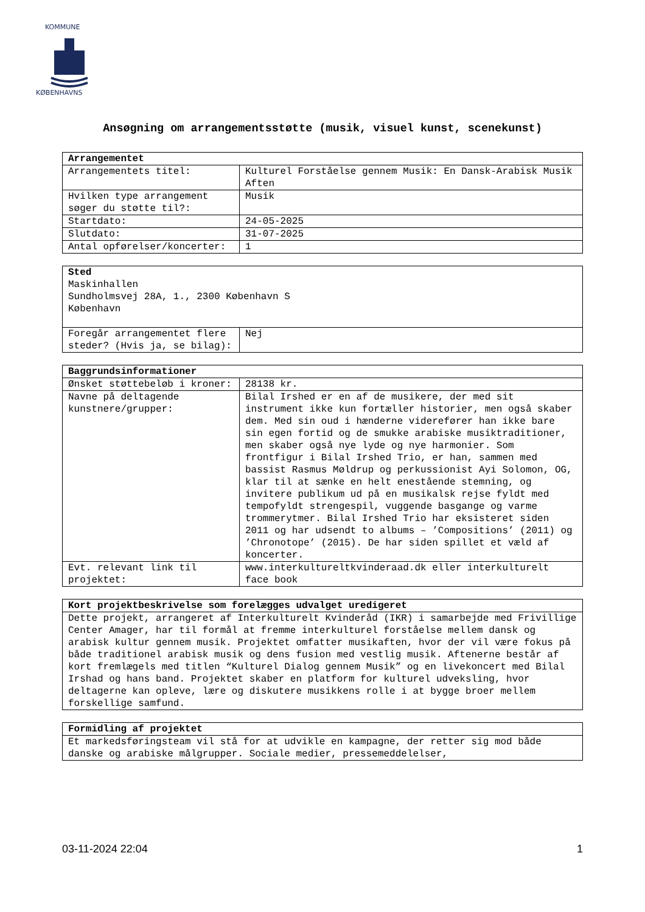KOMMUNE
KØBENHAVNS
Ansøgning om arrangementsstøtte (musik, visuel kunst, scenekunst)
| Arrangementet | |
| --- | --- |
| Arrangementets titel: | Kulturel Forståelse gennem Musik: En Dansk-Arabisk Musik Aften |
| Hvilken type arrangement søger du støtte til?: | Musik |
| Startdato: | 24-05-2025 |
| Slutdato: | 31-07-2025 |
| Antal opførelser/koncerter: | 1 |
| Sted Maskinhallen Sundholmsvej 28A, 1., 2300 København S København | |
| Foregår arrangementet flere steder? (Hvis ja, se bilag): | Nej |
| Baggrundsinformationer | |
| --- | --- |
| Ønsket støttebeløb i kroner: | 28138 kr. |
| Navne på deltagende kunstnere/grupper: | Bilal Irshed er en af de musikere, der med sit instrument ikke kun fortæller historier, men også skaber dem. Med sin oud i hænderne viderefører han ikke bare sin egen fortid og de smukke arabiske musiktraditioner, men skaber også nye lyde og nye harmonier. Som frontfigur i Bilal Irshed Trio, er han, sammen med bassist Rasmus Møldrup og perkussionist Ayi Solomon, OG, klar til at sænke en helt enestående stemning, og invitere publikum ud på en musikalsk rejse fyldt med tempofyldt strengespil, vuggende basgange og varme trommerytmer. Bilal Irshed Trio har eksisteret siden 2011 og har udsendt to albums – ’Compositions’ (2011) og ’Chronotope’ (2015). De har siden spillet et væld af koncerter. |
| Evt. relevant link til projektet: | www.interkultureltkvinderaad.dk eller interkulturelt face book |
| Kort projektbeskrivelse som forelægges udvalget uredigeret |
| --- |
| Dette projekt, arrangeret af Interkulturelt Kvinderåd (IKR) i samarbejde med Frivillige Center Amager, har til formål at fremme interkulturel forståelse mellem dansk og arabisk kultur gennem musik. Projektet omfatter musikaften, hvor der vil være fokus på både traditionel arabisk musik og dens fusion med vestlig musik. Aftenerne består af kort fremlægels med titlen “Kulturel Dialog gennem Musik” og en livekoncert med Bilal Irshad og hans band. Projektet skaber en platform for kulturel udveksling, hvor deltagerne kan opleve, lære og diskutere musikkens rolle i at bygge broer mellem forskellige samfund. |
| Formidling af projektet |
| --- |
| Et markedsføringsteam vil stå for at udvikle en kampagne, der retter sig mod både danske og arabiske målgrupper. Sociale medier, pressemeddelelser, |
03-11-2024 22:04 1